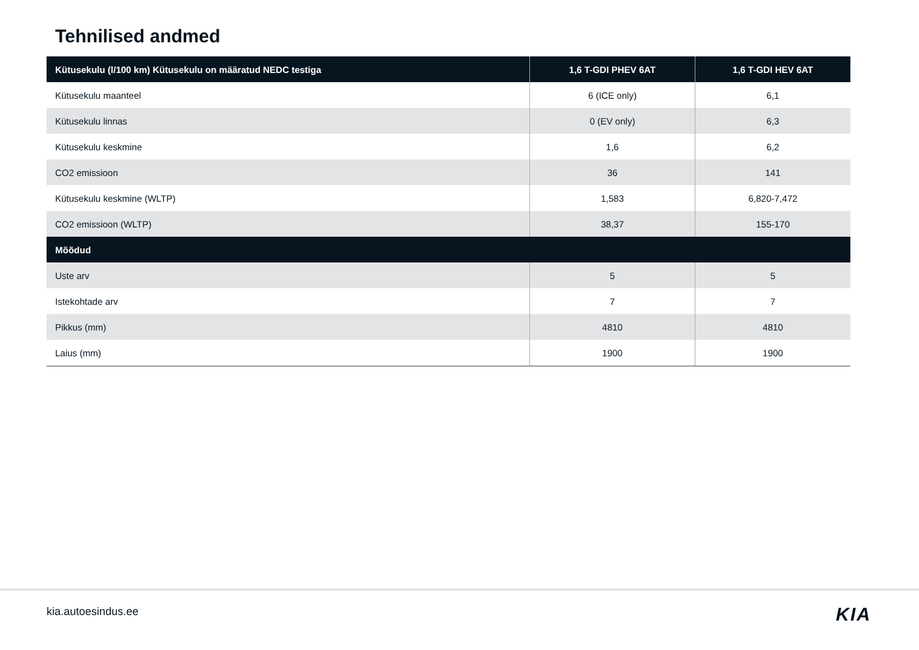Tehnilised andmed
| Kütusekulu (l/100 km) Kütusekulu on määratud NEDC testiga | 1,6 T-GDI PHEV 6AT | 1,6 T-GDI HEV 6AT |
| --- | --- | --- |
| Kütusekulu maanteel | 6 (ICE only) | 6,1 |
| Kütusekulu linnas | 0 (EV only) | 6,3 |
| Kütusekulu keskmine | 1,6 | 6,2 |
| CO2 emissioon | 36 | 141 |
| Kütusekulu keskmine (WLTP) | 1,583 | 6,820-7,472 |
| CO2 emissioon (WLTP) | 38,37 | 155-170 |
| Mõõdud | | |
| Uste arv | 5 | 5 |
| Istekohtade arv | 7 | 7 |
| Pikkus (mm) | 4810 | 4810 |
| Laius (mm) | 1900 | 1900 |
kia.autoesindus.ee KIA